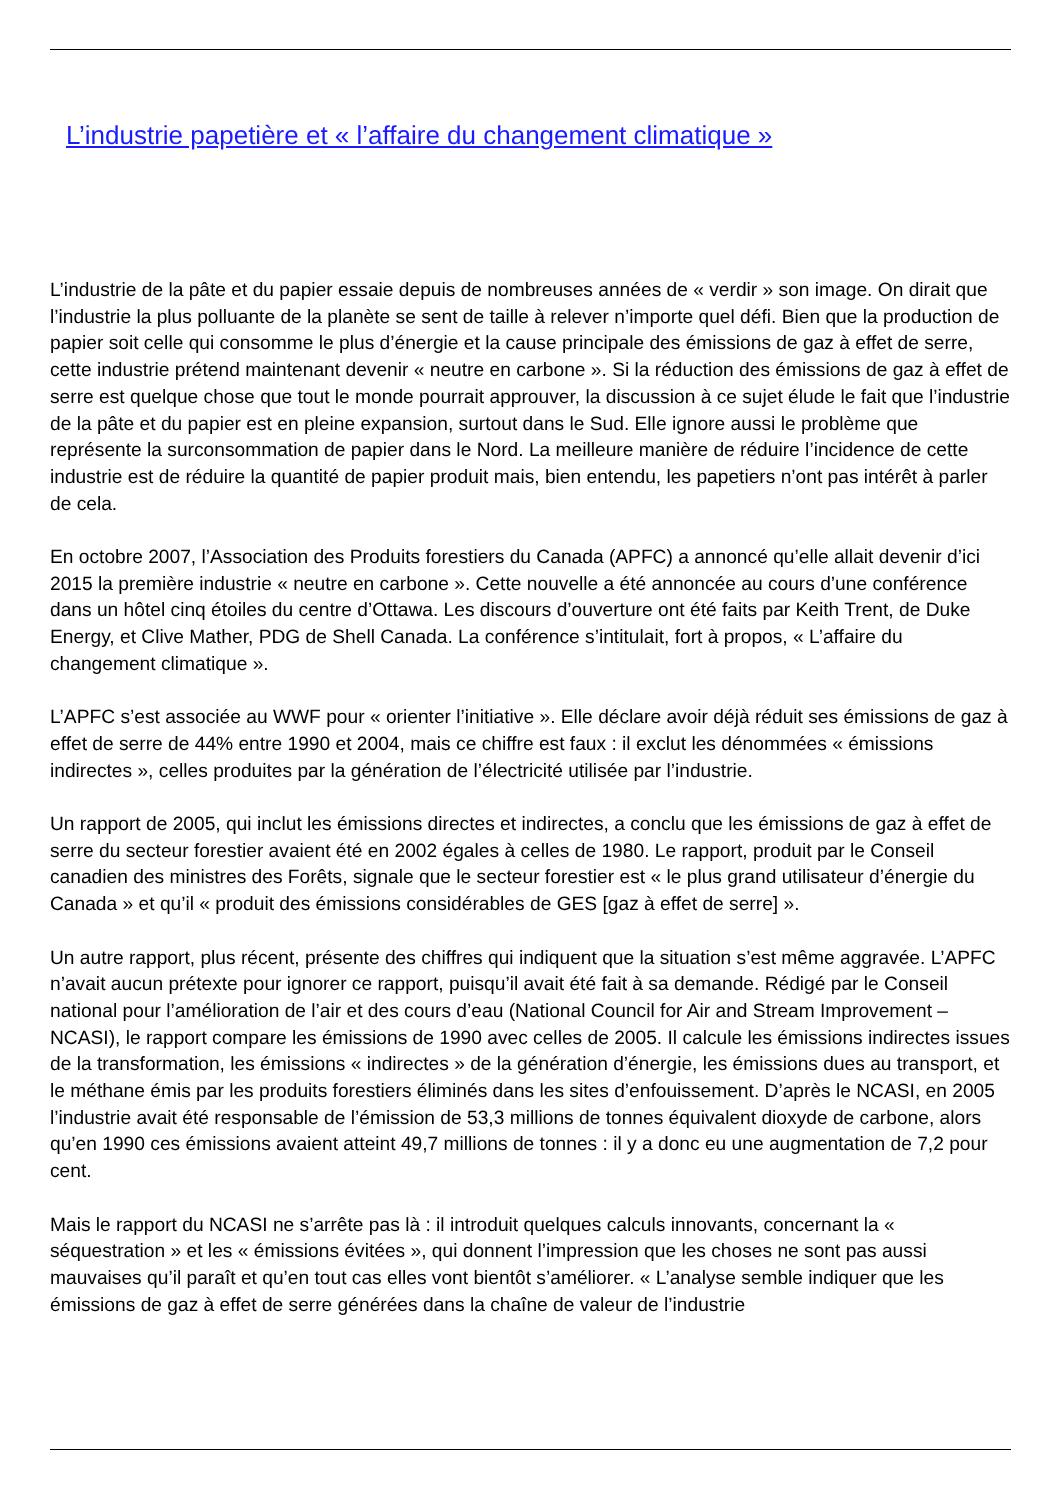L’industrie papetière et « l’affaire du changement climatique »
L’industrie de la pâte et du papier essaie depuis de nombreuses années de « verdir » son image. On dirait que l’industrie la plus polluante de la planète se sent de taille à relever n’importe quel défi. Bien que la production de papier soit celle qui consomme le plus d’énergie et la cause principale des émissions de gaz à effet de serre, cette industrie prétend maintenant devenir « neutre en carbone ». Si la réduction des émissions de gaz à effet de serre est quelque chose que tout le monde pourrait approuver, la discussion à ce sujet élude le fait que l’industrie de la pâte et du papier est en pleine expansion, surtout dans le Sud. Elle ignore aussi le problème que représente la surconsommation de papier dans le Nord. La meilleure manière de réduire l’incidence de cette industrie est de réduire la quantité de papier produit mais, bien entendu, les papetiers n’ont pas intérêt à parler de cela.
En octobre 2007, l’Association des Produits forestiers du Canada (APFC) a annoncé qu’elle allait devenir d’ici 2015 la première industrie « neutre en carbone ». Cette nouvelle a été annoncée au cours d’une conférence dans un hôtel cinq étoiles du centre d’Ottawa. Les discours d’ouverture ont été faits par Keith Trent, de Duke Energy, et Clive Mather, PDG de Shell Canada. La conférence s’intitulait, fort à propos, « L’affaire du changement climatique ».
L’APFC s’est associée au WWF pour « orienter l’initiative ». Elle déclare avoir déjà réduit ses émissions de gaz à effet de serre de 44% entre 1990 et 2004, mais ce chiffre est faux : il exclut les dénommées « émissions indirectes », celles produites par la génération de l’électricité utilisée par l’industrie.
Un rapport de 2005, qui inclut les émissions directes et indirectes, a conclu que les émissions de gaz à effet de serre du secteur forestier avaient été en 2002 égales à celles de 1980. Le rapport, produit par le Conseil canadien des ministres des Forêts, signale que le secteur forestier est « le plus grand utilisateur d’énergie du Canada » et qu’il « produit des émissions considérables de GES [gaz à effet de serre] ».
Un autre rapport, plus récent, présente des chiffres qui indiquent que la situation s’est même aggravée. L’APFC n’avait aucun prétexte pour ignorer ce rapport, puisqu’il avait été fait à sa demande. Rédigé par le Conseil national pour l’amélioration de l’air et des cours d’eau (National Council for Air and Stream Improvement – NCASI), le rapport compare les émissions de 1990 avec celles de 2005. Il calcule les émissions indirectes issues de la transformation, les émissions « indirectes » de la génération d’énergie, les émissions dues au transport, et le méthane émis par les produits forestiers éliminés dans les sites d’enfouissement. D’après le NCASI, en 2005 l’industrie avait été responsable de l’émission de 53,3 millions de tonnes équivalent dioxyde de carbone, alors qu’en 1990 ces émissions avaient atteint 49,7 millions de tonnes : il y a donc eu une augmentation de 7,2 pour cent.
Mais le rapport du NCASI ne s’arrête pas là : il introduit quelques calculs innovants, concernant la « séquestration » et les « émissions évitées », qui donnent l’impression que les choses ne sont pas aussi mauvaises qu’il paraît et qu’en tout cas elles vont bientôt s’améliorer. « L’analyse semble indiquer que les émissions de gaz à effet de serre générées dans la chaîne de valeur de l’industrie